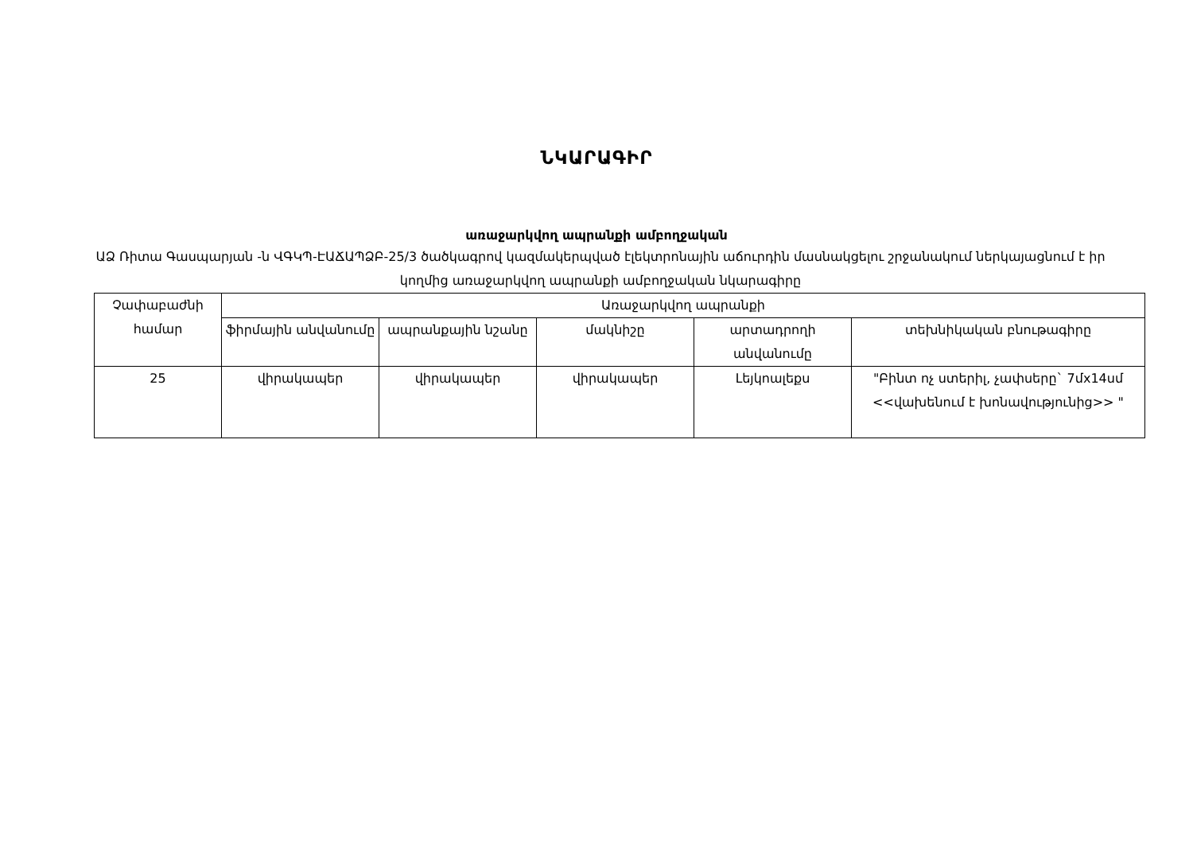ՆԿԱՐԱԳԻՐ
առաջարկվող ապրանքի ամբողջական
ԱՁ Ռիտա Գասպարյան -ն ՎԳԿՊ-ԷԱՃԱՊՁԲ-25/3 ծածկագրով կազմակերպված էլեկտրոնային աճուրդին մասնակցելու շրջանակում ներկայացնում է իր կողմից առաջարկվող ապրանքի ամբողջական նկարագիրը
| Չափաբաժնի համար | Առաջարկվող ապրանքի | | | | |
| --- | --- | --- | --- | --- | --- |
| | ֆիրմային անվանումը | ապրանքային նշանը | մակնիշը | արտադրողի անվանումը | տեխնիկական բնութագիրը |
| 25 | վիրակապեր | վիրակապեր | վիրակապեր | Լեյկոալեքս | "Բինտ ոչ ստերիլ, չափսերը` 7մx14սմ <<վախենում է խոնավությունից>> " |